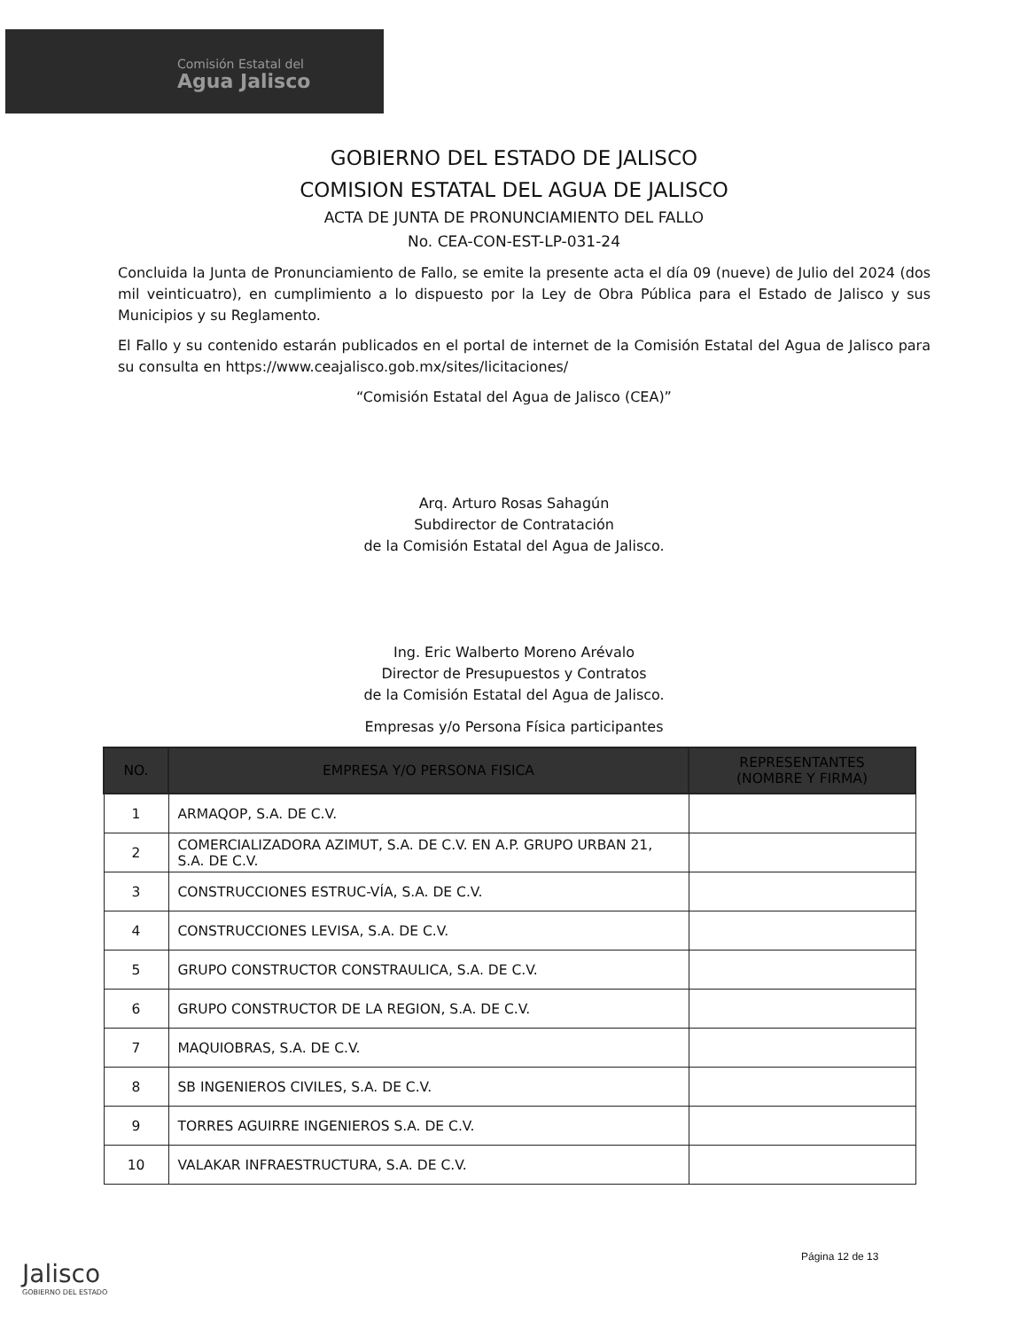Comisión Estatal del
Agua Jalisco
GOBIERNO DEL ESTADO DE JALISCO
COMISION ESTATAL DEL AGUA DE JALISCO
ACTA DE JUNTA DE PRONUNCIAMIENTO DEL FALLO
No. CEA-CON-EST-LP-031-24
Concluida la Junta de Pronunciamiento de Fallo, se emite la presente acta el día 09 (nueve) de Julio del 2024 (dos mil veinticuatro), en cumplimiento a lo dispuesto por la Ley de Obra Pública para el Estado de Jalisco y sus Municipios y su Reglamento.
El Fallo y su contenido estarán publicados en el portal de internet de la Comisión Estatal del Agua de Jalisco para su consulta en https://www.ceajalisco.gob.mx/sites/licitaciones/
“Comisión Estatal del Agua de Jalisco (CEA)”
Arq. Arturo Rosas Sahagún
Subdirector de Contratación
de la Comisión Estatal del Agua de Jalisco.
Ing. Eric Walberto Moreno Arévalo
Director de Presupuestos y Contratos
de la Comisión Estatal del Agua de Jalisco.
Empresas y/o Persona Física participantes
| NO. | EMPRESA Y/O PERSONA FISICA | REPRESENTANTES (NOMBRE Y FIRMA) |
| --- | --- | --- |
| 1 | ARMAQOP, S.A. DE C.V. | |
| 2 | COMERCIALIZADORA AZIMUT, S.A. DE C.V. EN A.P. GRUPO URBAN 21, S.A. DE C.V. | |
| 3 | CONSTRUCCIONES ESTRUC-VÍA, S.A. DE C.V. | |
| 4 | CONSTRUCCIONES LEVISA, S.A. DE C.V. | |
| 5 | GRUPO CONSTRUCTOR CONSTRAULICA, S.A. DE C.V. | |
| 6 | GRUPO CONSTRUCTOR DE LA REGION, S.A. DE C.V. | |
| 7 | MAQUIOBRAS, S.A. DE C.V. | |
| 8 | SB INGENIEROS CIVILES, S.A. DE C.V. | |
| 9 | TORRES AGUIRRE INGENIEROS S.A. DE C.V. | |
| 10 | VALAKAR INFRAESTRUCTURA, S.A. DE C.V. | |
Jalisco
GOBIERNO DEL ESTADO
Página 12 de 13